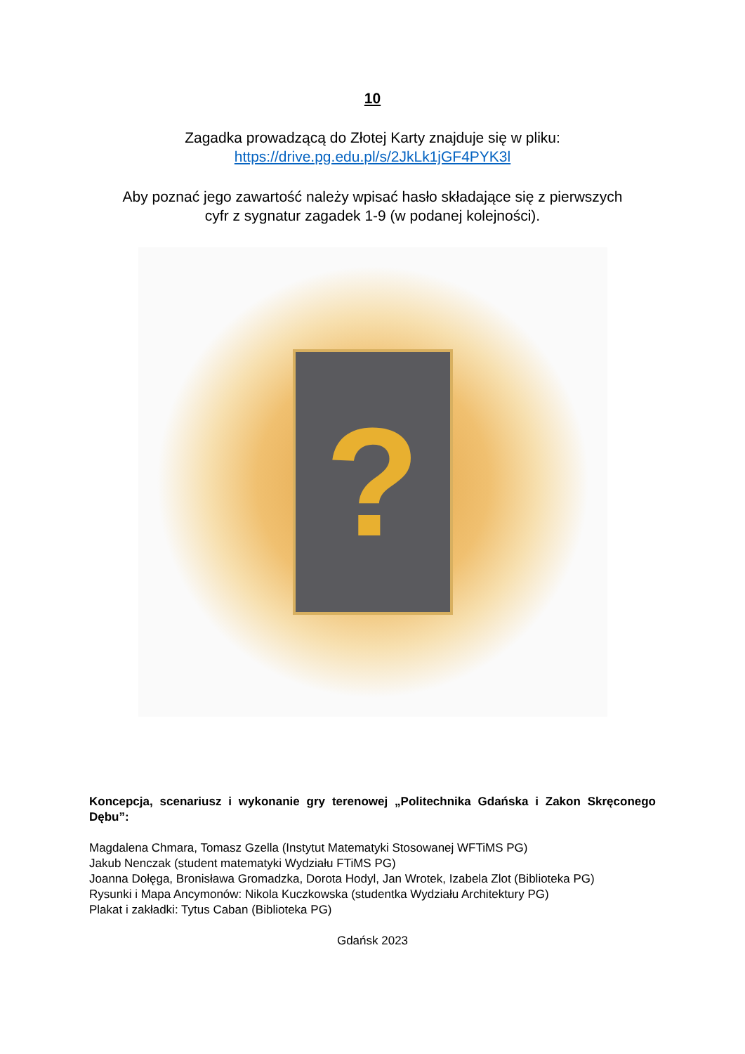10
Zagadka prowadzącą do Złotej Karty znajduje się w pliku:
https://drive.pg.edu.pl/s/2JkLk1jGF4PYK3l
Aby poznać jego zawartość należy wpisać hasło składające się z pierwszych
cyfr z sygnatur zagadek 1-9 (w podanej kolejności).
?
Koncepcja, scenariusz i wykonanie gry terenowej „Politechnika Gdańska i Zakon Skręconego Dębu”:
Magdalena Chmara, Tomasz Gzella (Instytut Matematyki Stosowanej WFTiMS PG)
Jakub Nenczak (student matematyki Wydziału FTiMS PG)
Joanna Dołęga, Bronisława Gromadzka, Dorota Hodyl, Jan Wrotek, Izabela Zlot (Biblioteka PG)
Rysunki i Mapa Ancymonów: Nikola Kuczkowska (studentka Wydziału Architektury PG)
Plakat i zakładki: Tytus Caban (Biblioteka PG)
Gdańsk 2023